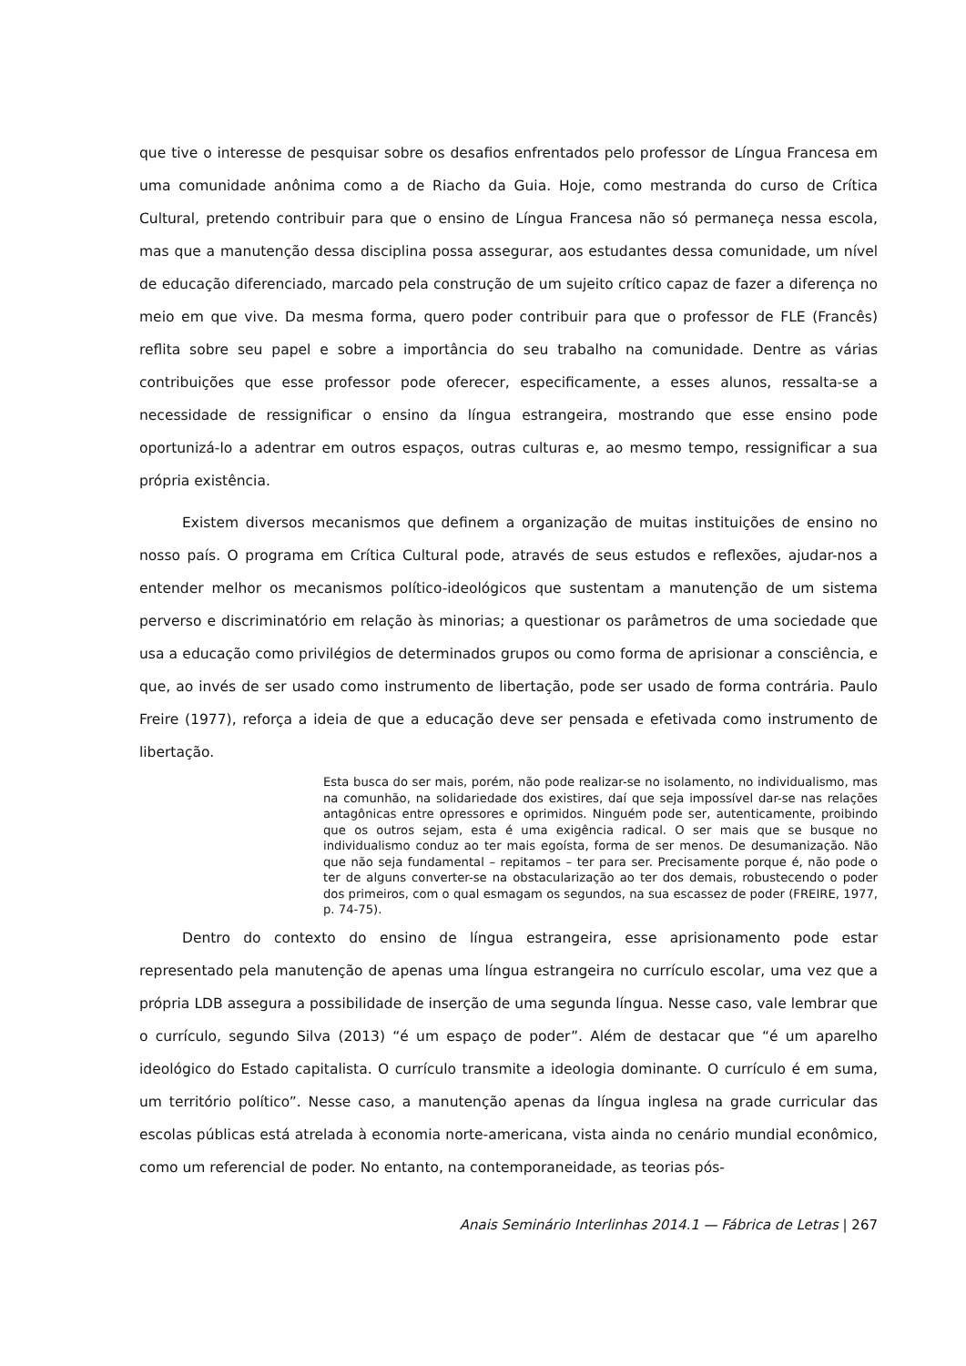que tive o interesse de pesquisar sobre os desafios enfrentados pelo professor de Língua Francesa em uma comunidade anônima como a de Riacho da Guia. Hoje, como mestranda do curso de Crítica Cultural, pretendo contribuir para que o ensino de Língua Francesa não só permaneça nessa escola, mas que a manutenção dessa disciplina possa assegurar, aos estudantes dessa comunidade, um nível de educação diferenciado, marcado pela construção de um sujeito crítico capaz de fazer a diferença no meio em que vive. Da mesma forma, quero poder contribuir para que o professor de FLE (Francês) reflita sobre seu papel e sobre a importância do seu trabalho na comunidade. Dentre as várias contribuições que esse professor pode oferecer, especificamente, a esses alunos, ressalta-se a necessidade de ressignificar o ensino da língua estrangeira, mostrando que esse ensino pode oportunizá-lo a adentrar em outros espaços, outras culturas e, ao mesmo tempo, ressignificar a sua própria existência.
Existem diversos mecanismos que definem a organização de muitas instituições de ensino no nosso país. O programa em Crítica Cultural pode, através de seus estudos e reflexões, ajudar-nos a entender melhor os mecanismos político-ideológicos que sustentam a manutenção de um sistema perverso e discriminatório em relação às minorias; a questionar os parâmetros de uma sociedade que usa a educação como privilégios de determinados grupos ou como forma de aprisionar a consciência, e que, ao invés de ser usado como instrumento de libertação, pode ser usado de forma contrária. Paulo Freire (1977), reforça a ideia de que a educação deve ser pensada e efetivada como instrumento de libertação.
Esta busca do ser mais, porém, não pode realizar-se no isolamento, no individualismo, mas na comunhão, na solidariedade dos existires, daí que seja impossível dar-se nas relações antagônicas entre opressores e oprimidos. Ninguém pode ser, autenticamente, proibindo que os outros sejam, esta é uma exigência radical. O ser mais que se busque no individualismo conduz ao ter mais egoísta, forma de ser menos. De desumanização. Não que não seja fundamental – repitamos – ter para ser. Precisamente porque é, não pode o ter de alguns converter-se na obstacularização ao ter dos demais, robustecendo o poder dos primeiros, com o qual esmagam os segundos, na sua escassez de poder (FREIRE, 1977, p. 74-75).
Dentro do contexto do ensino de língua estrangeira, esse aprisionamento pode estar representado pela manutenção de apenas uma língua estrangeira no currículo escolar, uma vez que a própria LDB assegura a possibilidade de inserção de uma segunda língua. Nesse caso, vale lembrar que o currículo, segundo Silva (2013) “é um espaço de poder”. Além de destacar que “é um aparelho ideológico do Estado capitalista. O currículo transmite a ideologia dominante. O currículo é em suma, um território político”. Nesse caso, a manutenção apenas da língua inglesa na grade curricular das escolas públicas está atrelada à economia norte-americana, vista ainda no cenário mundial econômico, como um referencial de poder. No entanto, na contemporaneidade, as teorias pós-
Anais Seminário Interlinhas 2014.1 — Fábrica de Letras | 267